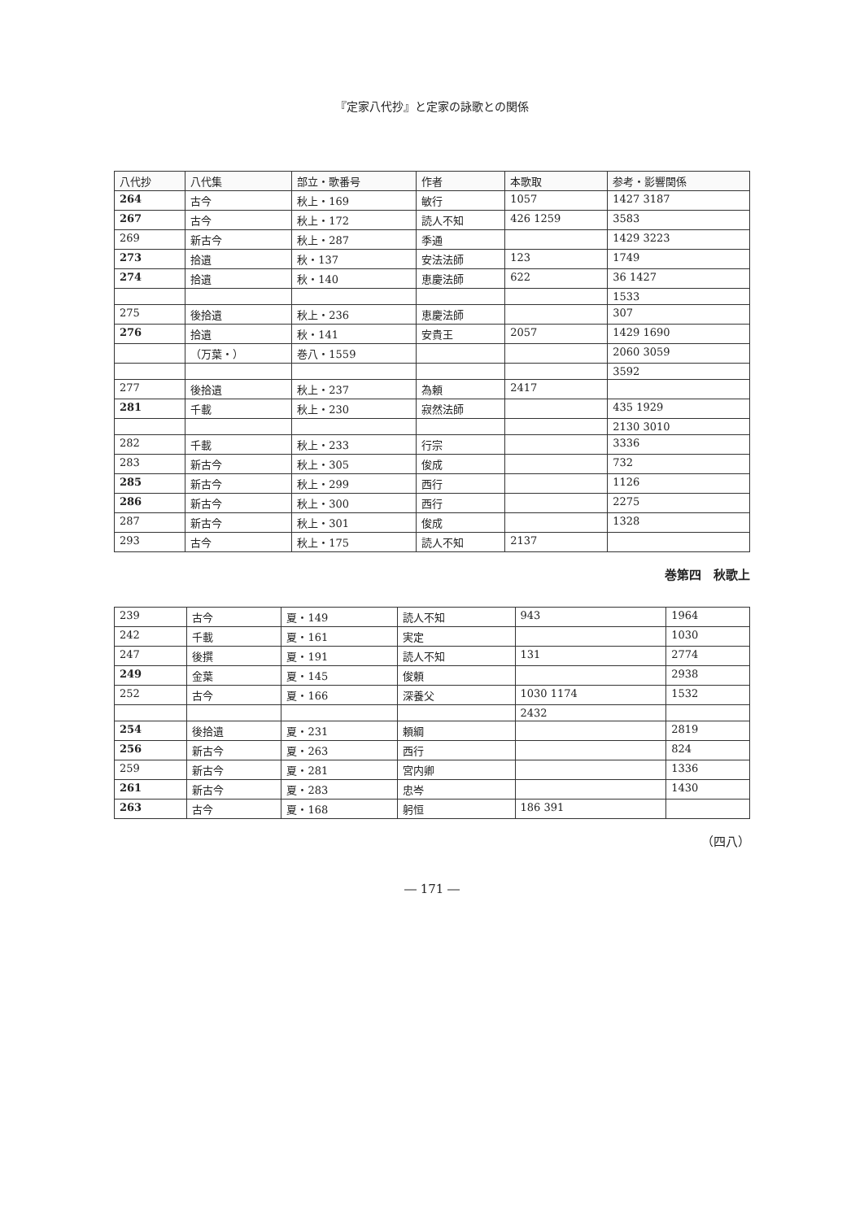『定家八代抄』と定家の詠歌との関係
| 八代抄 | 八代集 | 部立・歌番号 | 作者 | 本歌取 | 参考・影響関係 |
| --- | --- | --- | --- | --- | --- |
| 264 | 古今 | 秋上・169 | 敏行 | 1057 | 1427 3187 |
| 267 | 古今 | 秋上・172 | 読人不知 | 426 1259 | 3583 |
| 269 | 新古今 | 秋上・287 | 季通 | | 1429 3223 |
| 273 | 拾遺 | 秋・137 | 安法法師 | 123 | 1749 |
| 274 | 拾遺 | 秋・140 | 恵慶法師 | 622 | 36 1427 |
| | | | | | 1533 |
| 275 | 後拾遺 | 秋上・236 | 恵慶法師 | | 307 |
| 276 | 拾遺 | 秋・141 | 安貴王 | 2057 | 1429 1690 |
| | （万葉・） | 巻八・1559 | | | 2060 3059 |
| | | | | | 3592 |
| 277 | 後拾遺 | 秋上・237 | 為頼 | 2417 | |
| 281 | 千載 | 秋上・230 | 寂然法師 | | 435 1929 |
| | | | | | 2130 3010 |
| 282 | 千載 | 秋上・233 | 行宗 | | 3336 |
| 283 | 新古今 | 秋上・305 | 俊成 | | 732 |
| 285 | 新古今 | 秋上・299 | 西行 | | 1126 |
| 286 | 新古今 | 秋上・300 | 西行 | | 2275 |
| 287 | 新古今 | 秋上・301 | 俊成 | | 1328 |
| 293 | 古今 | 秋上・175 | 読人不知 | 2137 | |
巻第四　秋歌上
| 239 | 古今 | 夏・149 | 読人不知 | 943 | 1964 |
| 242 | 千載 | 夏・161 | 実定 | | 1030 |
| 247 | 後撰 | 夏・191 | 読人不知 | 131 | 2774 |
| 249 | 金葉 | 夏・145 | 俊頼 | | 2938 |
| 252 | 古今 | 夏・166 | 深養父 | 1030 1174 | 1532 |
| | | | | 2432 | |
| 254 | 後拾遺 | 夏・231 | 頼綱 | | 2819 |
| 256 | 新古今 | 夏・263 | 西行 | | 824 |
| 259 | 新古今 | 夏・281 | 宮内卿 | | 1336 |
| 261 | 新古今 | 夏・283 | 忠岑 | | 1430 |
| 263 | 古今 | 夏・168 | 躬恒 | 186 391 | |
（四八）
― 171 ―